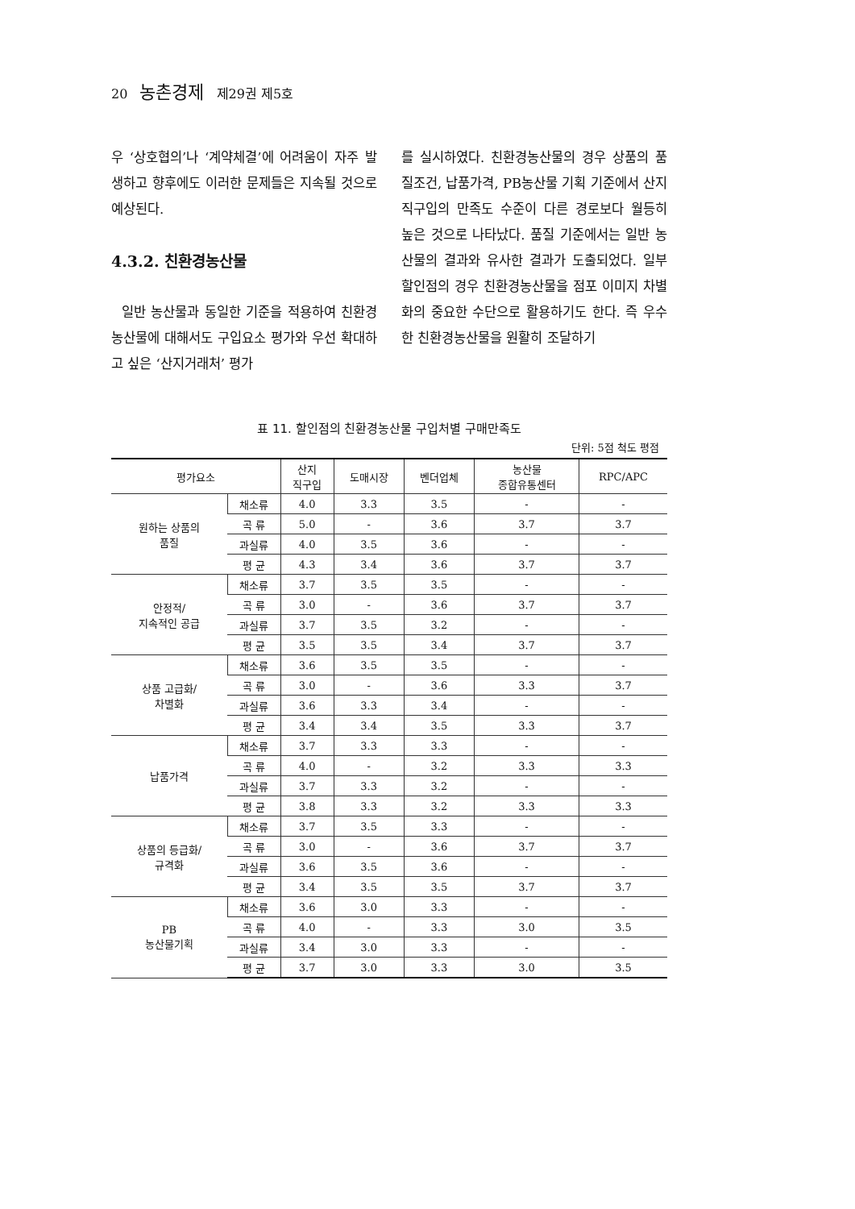20 농촌경제 제29권 제5호
우 ‘상호협의’나 ‘계약체결’에 어려움이 자주 발생하고 향후에도 이러한 문제들은 지속될 것으로 예상된다.
4.3.2. 친환경농산물
일반 농산물과 동일한 기준을 적용하여 친환경농산물에 대해서도 구입요소 평가와 우선 확대하고 싶은 ‘산지거래처’ 평가
를 실시하였다. 친환경농산물의 경우 상품의 품질조건, 납품가격, PB농산물 기획 기준에서 산지직구입의 만족도 수준이 다른 경로보다 월등히 높은 것으로 나타났다. 품질 기준에서는 일반 농산물의 결과와 유사한 결과가 도출되었다. 일부 할인점의 경우 친환경농산물을 점포 이미지 차별화의 중요한 수단으로 활용하기도 한다. 즉 우수한 친환경농산물을 원활히 조달하기
표 11. 할인점의 친환경농산물 구입처별 구매만족도
단위: 5점 척도 평점
| 평가요소 | | 산지 직구입 | 도매시장 | 벤더업체 | 농산물 종합유통센터 | RPC/APC |
| --- | --- | --- | --- | --- | --- | --- |
| 원하는 상품의 품질 | 채소류 | 4.0 | 3.3 | 3.5 | - | - |
| | 곡 류 | 5.0 | - | 3.6 | 3.7 | 3.7 |
| | 과실류 | 4.0 | 3.5 | 3.6 | - | - |
| | 평 균 | 4.3 | 3.4 | 3.6 | 3.7 | 3.7 |
| 안정적/ 지속적인 공급 | 채소류 | 3.7 | 3.5 | 3.5 | - | - |
| | 곡 류 | 3.0 | - | 3.6 | 3.7 | 3.7 |
| | 과실류 | 3.7 | 3.5 | 3.2 | - | - |
| | 평 균 | 3.5 | 3.5 | 3.4 | 3.7 | 3.7 |
| 상품 고급화/ 차별화 | 채소류 | 3.6 | 3.5 | 3.5 | - | - |
| | 곡 류 | 3.0 | - | 3.6 | 3.3 | 3.7 |
| | 과실류 | 3.6 | 3.3 | 3.4 | - | - |
| | 평 균 | 3.4 | 3.4 | 3.5 | 3.3 | 3.7 |
| 납품가격 | 채소류 | 3.7 | 3.3 | 3.3 | - | - |
| | 곡 류 | 4.0 | - | 3.2 | 3.3 | 3.3 |
| | 과실류 | 3.7 | 3.3 | 3.2 | - | - |
| | 평 균 | 3.8 | 3.3 | 3.2 | 3.3 | 3.3 |
| 상품의 등급화/ 규격화 | 채소류 | 3.7 | 3.5 | 3.3 | - | - |
| | 곡 류 | 3.0 | - | 3.6 | 3.7 | 3.7 |
| | 과실류 | 3.6 | 3.5 | 3.6 | - | - |
| | 평 균 | 3.4 | 3.5 | 3.5 | 3.7 | 3.7 |
| PB 농산물기획 | 채소류 | 3.6 | 3.0 | 3.3 | - | - |
| | 곡 류 | 4.0 | - | 3.3 | 3.0 | 3.5 |
| | 과실류 | 3.4 | 3.0 | 3.3 | - | - |
| | 평 균 | 3.7 | 3.0 | 3.3 | 3.0 | 3.5 |